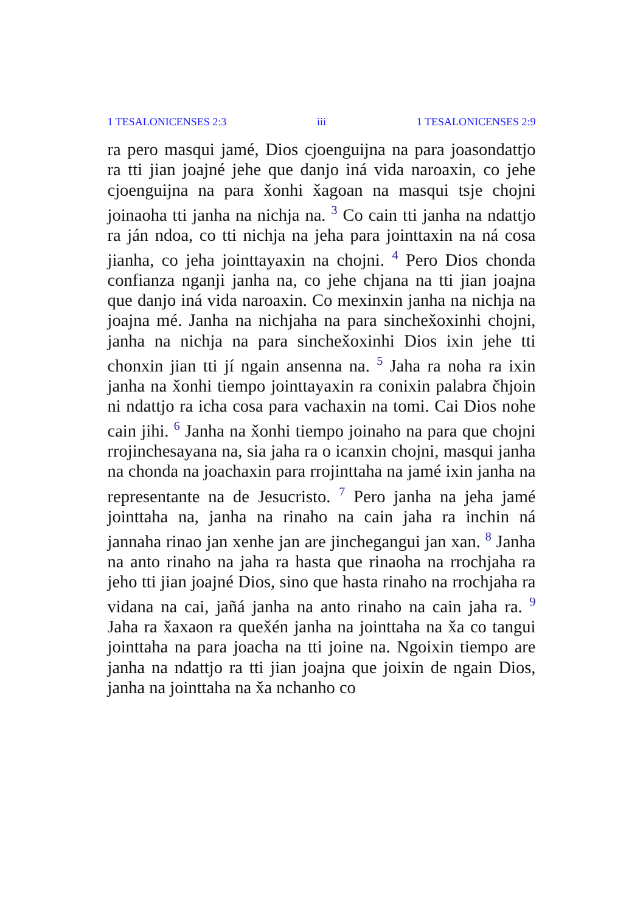1 TESALONICENSES 2:3 iii 1 TESALONICENSES 2:9
ra pero masqui jamé, Dios cjoenguijna na para joasondattjo ra tti jian joajné jehe que danjo iná vida naroaxin, co jehe cjoenguijna na para x̌onhi x̌agoan na masqui tsje chojni joinaoha tti janha na nichja na. <sup>3</sup> Co cain tti janha na ndattjo ra ján ndoa, co tti nichja na jeha para jointtaxin na ná cosa jianha, co jeha jointtayaxin na chojni. <sup>4</sup> Pero Dios chonda confianza nganji janha na, co jehe chjana na tti jian joajna que danjo iná vida naroaxin. Co mexinxin janha na nichja na joajna mé. Janha na nichjaha na para sinchex̌oxinhi chojni, janha na nichja na para sinchex̌oxinhi Dios ixin jehe tti chonxin jian tti jí ngain ansenna na. <sup>5</sup> Jaha ra noha ra ixin janha na x̌onhi tiempo jointtayaxin ra conixin palabra čhjoin ni ndattjo ra icha cosa para vachaxin na tomi. Cai Dios nohe cain jihi. <sup>6</sup> Janha na x̌onhi tiempo joinaho na para que chojni rrojinchesayana na, sia jaha ra o icanxin chojni, masqui janha na chonda na joachaxin para rrojinttaha na jamé ixin janha na representante na de Jesucristo. <sup>7</sup> Pero janha na jeha jamé jointtaha na, janha na rinaho na cain jaha ra inchin ná jannaha rinao jan xenhe jan are jinchegangui jan xan. <sup>8</sup> Janha na anto rinaho na jaha ra hasta que rinaoha na rrochjaha ra jeho tti jian joajné Dios, sino que hasta rinaho na rrochjaha ra vidana na cai, jañá janha na anto rinaho na cain jaha ra. <sup>9</sup> Jaha ra x̌axaon ra quex̌én janha na jointtaha na x̌a co tangui jointtaha na para joacha na tti joine na. Ngoixin tiempo are janha na ndattjo ra tti jian joajna que joixin de ngain Dios, janha na jointtaha na x̌a nchanho co